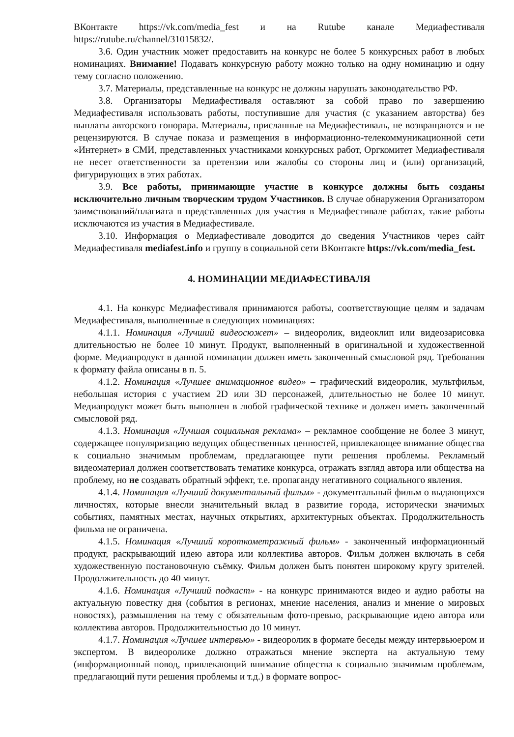ВКонтакте https://vk.com/media_fest и на Rutube канале Медиафестиваля https://rutube.ru/channel/31015832/.
3.6. Один участник может предоставить на конкурс не более 5 конкурсных работ в любых номинациях. Внимание! Подавать конкурсную работу можно только на одну номинацию и одну тему согласно положению.
3.7. Материалы, представленные на конкурс не должны нарушать законодательство РФ.
3.8. Организаторы Медиафестиваля оставляют за собой право по завершению Медиафестиваля использовать работы, поступившие для участия (с указанием авторства) без выплаты авторского гонорара. Материалы, присланные на Медиафестиваль, не возвращаются и не рецензируются. В случае показа и размещения в информационно-телекоммуникационной сети «Интернет» в СМИ, представленных участниками конкурсных работ, Оргкомитет Медиафестиваля не несет ответственности за претензии или жалобы со стороны лиц и (или) организаций, фигурирующих в этих работах.
3.9. Все работы, принимающие участие в конкурсе должны быть созданы исключительно личным творческим трудом Участников. В случае обнаружения Организатором заимствований/плагиата в представленных для участия в Медиафестивале работах, такие работы исключаются из участия в Медиафестивале.
3.10. Информация о Медиафестивале доводится до сведения Участников через сайт Медиафестиваля mediafest.info и группу в социальной сети ВКонтакте https://vk.com/media_fest.
4. НОМИНАЦИИ МЕДИАФЕСТИВАЛЯ
4.1. На конкурс Медиафестиваля принимаются работы, соответствующие целям и задачам Медиафестиваля, выполненные в следующих номинациях:
4.1.1. Номинация «Лучший видеосюжет» – видеоролик, видеоклип или видеозарисовка длительностью не более 10 минут. Продукт, выполненный в оригинальной и художественной форме. Медиапродукт в данной номинации должен иметь законченный смысловой ряд. Требования к формату файла описаны в п. 5.
4.1.2. Номинация «Лучшее анимационное видео» – графический видеоролик, мультфильм, небольшая история с участием 2D или 3D персонажей, длительностью не более 10 минут. Медиапродукт может быть выполнен в любой графической технике и должен иметь законченный смысловой ряд.
4.1.3. Номинация «Лучшая социальная реклама» – рекламное сообщение не более 3 минут, содержащее популяризацию ведущих общественных ценностей, привлекающее внимание общества к социально значимым проблемам, предлагающее пути решения проблемы. Рекламный видеоматериал должен соответствовать тематике конкурса, отражать взгляд автора или общества на проблему, но не создавать обратный эффект, т.е. пропаганду негативного социального явления.
4.1.4. Номинация «Лучший документальный фильм» - документальный фильм о выдающихся личностях, которые внесли значительный вклад в развитие города, исторически значимых событиях, памятных местах, научных открытиях, архитектурных объектах. Продолжительность фильма не ограничена.
4.1.5. Номинация «Лучший короткометражный фильм» - законченный информационный продукт, раскрывающий идею автора или коллектива авторов. Фильм должен включать в себя художественную постановочную съёмку. Фильм должен быть понятен широкому кругу зрителей. Продолжительность до 40 минут.
4.1.6. Номинация «Лучший подкаст» - на конкурс принимаются видео и аудио работы на актуальную повестку дня (события в регионах, мнение населения, анализ и мнение о мировых новостях), размышления на тему с обязательным фото-превью, раскрывающие идею автора или коллектива авторов. Продолжительностью до 10 минут.
4.1.7. Номинация «Лучшее интервью» - видеоролик в формате беседы между интервьюером и экспертом. В видеоролике должно отражаться мнение эксперта на актуальную тему (информационный повод, привлекающий внимание общества к социально значимым проблемам, предлагающий пути решения проблемы и т.д.) в формате вопрос-